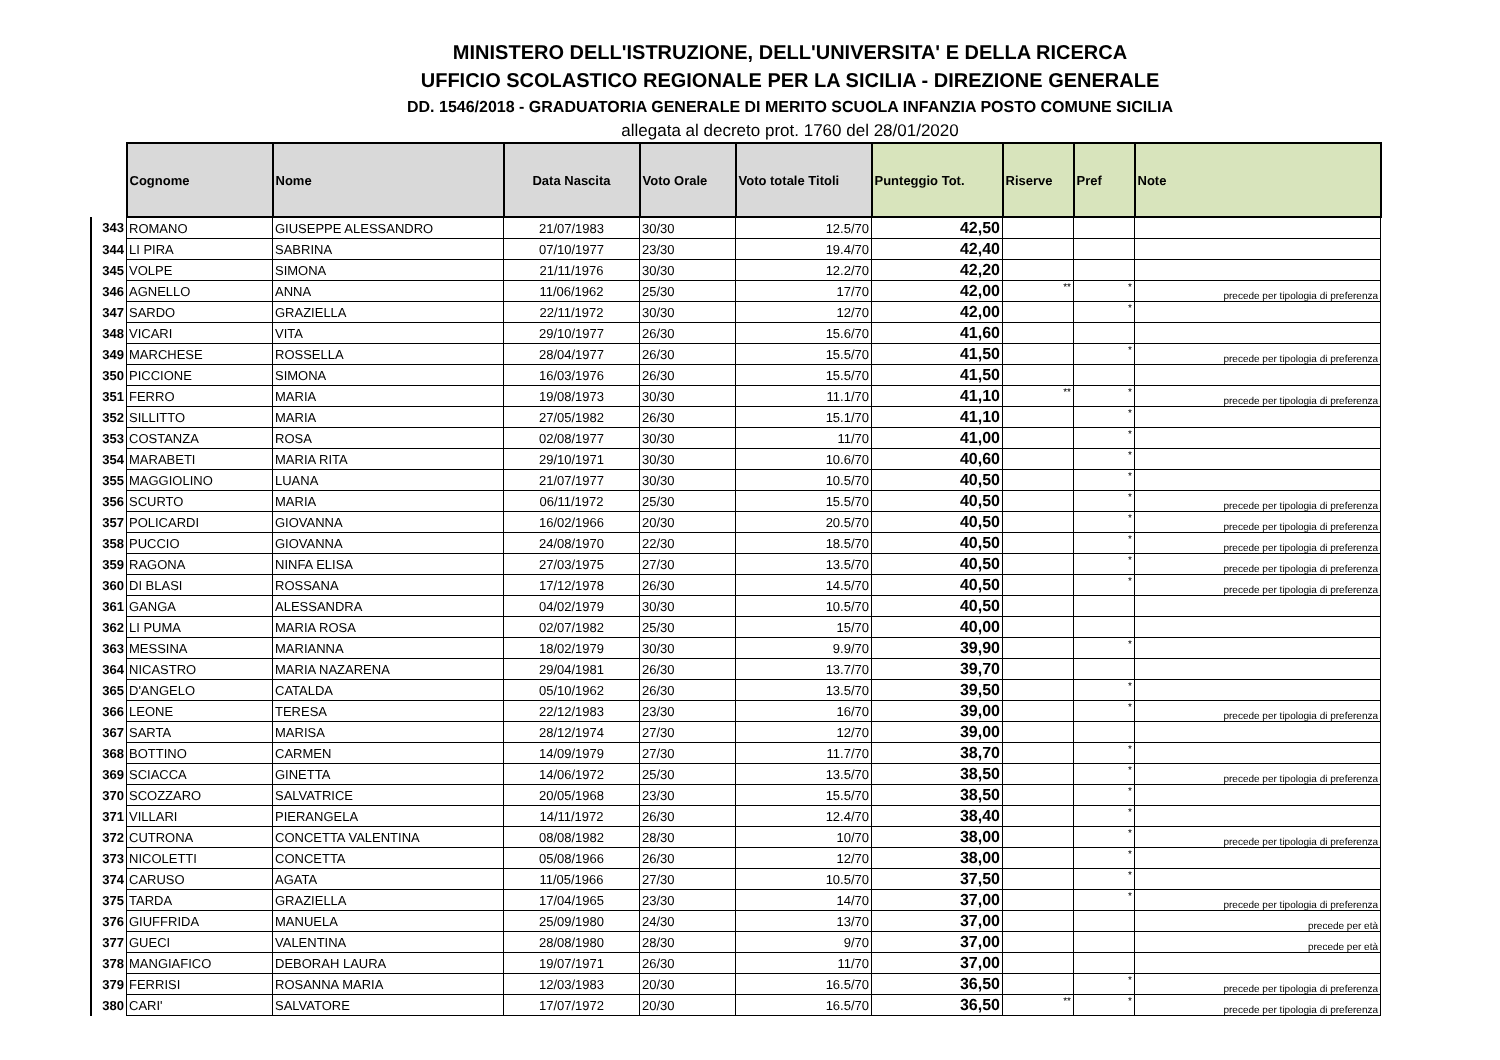MINISTERO DELL'ISTRUZIONE, DELL'UNIVERSITA' E DELLA RICERCA
UFFICIO SCOLASTICO REGIONALE PER LA SICILIA - DIREZIONE GENERALE
DD. 1546/2018 - GRADUATORIA GENERALE DI MERITO SCUOLA INFANZIA POSTO COMUNE SICILIA
allegata al decreto prot. 1760 del 28/01/2020
| | Cognome | Nome | Data Nascita | Voto Orale | Voto totale Titoli | Punteggio Tot. | Riserve | Pref | Note |
| --- | --- | --- | --- | --- | --- | --- | --- | --- | --- |
| 343 | ROMANO | GIUSEPPE ALESSANDRO | 21/07/1983 | 30/30 | 12.5/70 | 42,50 | | | |
| 344 | LI PIRA | SABRINA | 07/10/1977 | 23/30 | 19.4/70 | 42,40 | | | |
| 345 | VOLPE | SIMONA | 21/11/1976 | 30/30 | 12.2/70 | 42,20 | | | |
| 346 | AGNELLO | ANNA | 11/06/1962 | 25/30 | 17/70 | 42,00 | ** | * | precede per tipologia di preferenza |
| 347 | SARDO | GRAZIELLA | 22/11/1972 | 30/30 | 12/70 | 42,00 | | * | |
| 348 | VICARI | VITA | 29/10/1977 | 26/30 | 15.6/70 | 41,60 | | | |
| 349 | MARCHESE | ROSSELLA | 28/04/1977 | 26/30 | 15.5/70 | 41,50 | | * | precede per tipologia di preferenza |
| 350 | PICCIONE | SIMONA | 16/03/1976 | 26/30 | 15.5/70 | 41,50 | | | |
| 351 | FERRO | MARIA | 19/08/1973 | 30/30 | 11.1/70 | 41,10 | ** | * | precede per tipologia di preferenza |
| 352 | SILLITTO | MARIA | 27/05/1982 | 26/30 | 15.1/70 | 41,10 | | * | |
| 353 | COSTANZA | ROSA | 02/08/1977 | 30/30 | 11/70 | 41,00 | | * | |
| 354 | MARABETI | MARIA RITA | 29/10/1971 | 30/30 | 10.6/70 | 40,60 | | * | |
| 355 | MAGGIOLINO | LUANA | 21/07/1977 | 30/30 | 10.5/70 | 40,50 | | * | |
| 356 | SCURTO | MARIA | 06/11/1972 | 25/30 | 15.5/70 | 40,50 | | * | precede per tipologia di preferenza |
| 357 | POLICARDI | GIOVANNA | 16/02/1966 | 20/30 | 20.5/70 | 40,50 | | * | precede per tipologia di preferenza |
| 358 | PUCCIO | GIOVANNA | 24/08/1970 | 22/30 | 18.5/70 | 40,50 | | * | precede per tipologia di preferenza |
| 359 | RAGONA | NINFA ELISA | 27/03/1975 | 27/30 | 13.5/70 | 40,50 | | * | precede per tipologia di preferenza |
| 360 | DI BLASI | ROSSANA | 17/12/1978 | 26/30 | 14.5/70 | 40,50 | | * | precede per tipologia di preferenza |
| 361 | GANGA | ALESSANDRA | 04/02/1979 | 30/30 | 10.5/70 | 40,50 | | | |
| 362 | LI PUMA | MARIA ROSA | 02/07/1982 | 25/30 | 15/70 | 40,00 | | | |
| 363 | MESSINA | MARIANNA | 18/02/1979 | 30/30 | 9.9/70 | 39,90 | | * | |
| 364 | NICASTRO | MARIA NAZARENA | 29/04/1981 | 26/30 | 13.7/70 | 39,70 | | | |
| 365 | D'ANGELO | CATALDA | 05/10/1962 | 26/30 | 13.5/70 | 39,50 | | * | |
| 366 | LEONE | TERESA | 22/12/1983 | 23/30 | 16/70 | 39,00 | | * | precede per tipologia di preferenza |
| 367 | SARTA | MARISA | 28/12/1974 | 27/30 | 12/70 | 39,00 | | | |
| 368 | BOTTINO | CARMEN | 14/09/1979 | 27/30 | 11.7/70 | 38,70 | | * | |
| 369 | SCIACCA | GINETTA | 14/06/1972 | 25/30 | 13.5/70 | 38,50 | | * | precede per tipologia di preferenza |
| 370 | SCOZZARO | SALVATRICE | 20/05/1968 | 23/30 | 15.5/70 | 38,50 | | * | |
| 371 | VILLARI | PIERANGELA | 14/11/1972 | 26/30 | 12.4/70 | 38,40 | | * | |
| 372 | CUTRONA | CONCETTA VALENTINA | 08/08/1982 | 28/30 | 10/70 | 38,00 | | * | precede per tipologia di preferenza |
| 373 | NICOLETTI | CONCETTA | 05/08/1966 | 26/30 | 12/70 | 38,00 | | * | |
| 374 | CARUSO | AGATA | 11/05/1966 | 27/30 | 10.5/70 | 37,50 | | * | |
| 375 | TARDA | GRAZIELLA | 17/04/1965 | 23/30 | 14/70 | 37,00 | | * | precede per tipologia di preferenza |
| 376 | GIUFFRIDA | MANUELA | 25/09/1980 | 24/30 | 13/70 | 37,00 | | | precede per età |
| 377 | GUECI | VALENTINA | 28/08/1980 | 28/30 | 9/70 | 37,00 | | | precede per età |
| 378 | MANGIAFICO | DEBORAH LAURA | 19/07/1971 | 26/30 | 11/70 | 37,00 | | | |
| 379 | FERRISI | ROSANNA MARIA | 12/03/1983 | 20/30 | 16.5/70 | 36,50 | | * | precede per tipologia di preferenza |
| 380 | CARI' | SALVATORE | 17/07/1972 | 20/30 | 16.5/70 | 36,50 | ** | * | precede per tipologia di preferenza |